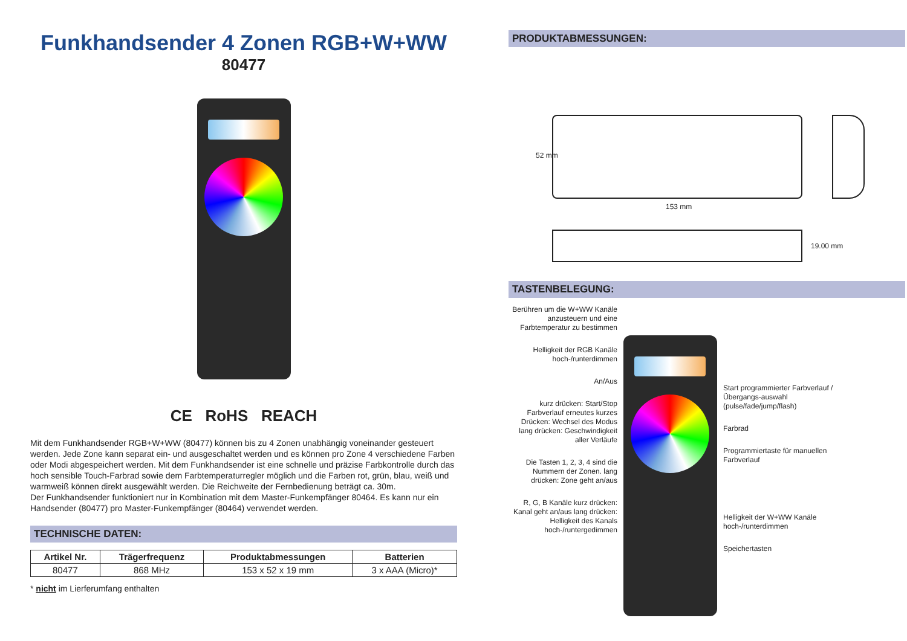Funkhandsender 4 Zonen RGB+W+WW
80477
CE RoHS REACH
Mit dem Funkhandsender RGB+W+WW (80477) können bis zu 4 Zonen unabhängig voneinander gesteuert werden. Jede Zone kann separat ein- und ausgeschaltet werden und es können pro Zone 4 verschiedene Farben oder Modi abgespeichert werden. Mit dem Funkhandsender ist eine schnelle und präzise Farbkontrolle durch das hoch sensible Touch-Farbrad sowie dem Farbtemperaturregler möglich und die Farben rot, grün, blau, weiß und warmweiß können direkt ausgewählt werden. Die Reichweite der Fernbedienung beträgt ca. 30m.
Der Funkhandsender funktioniert nur in Kombination mit dem Master-Funkempfänger 80464. Es kann nur ein Handsender (80477) pro Master-Funkempfänger (80464) verwendet werden.
TECHNISCHE DATEN:
| Artikel Nr. | Trägerfrequenz | Produktabmessungen | Batterien |
| --- | --- | --- | --- |
| 80477 | 868 MHz | 153 x 52 x 19 mm | 3 x AAA (Micro)* |
* nicht im Lierferumfang enthalten
PRODUKTABMESSUNGEN:
52 mm
153 mm
19.00 mm
TASTENBELEGUNG:
Berühren um die W+WW Kanäle anzusteuern und eine Farbtemperatur zu bestimmen
Helligkeit der RGB Kanäle hoch-/runterdimmen
An/Aus
kurz drücken: Start/Stop Farbverlauf erneutes kurzes Drücken: Wechsel des Modus lang drücken: Geschwindigkeit aller Verläufe
Die Tasten 1, 2, 3, 4 sind die Nummern der Zonen. lang drücken: Zone geht an/aus
R, G, B Kanäle kurz drücken: Kanal geht an/aus lang drücken: Helligkeit des Kanals hoch-/runtergedimmen
Start programmierter Farbverlauf / Übergangs-auswahl (pulse/fade/jump/flash)
Farbrad
Programmiertaste für manuellen Farbverlauf
Helligkeit der W+WW Kanäle hoch-/runterdimmen
Speichertasten